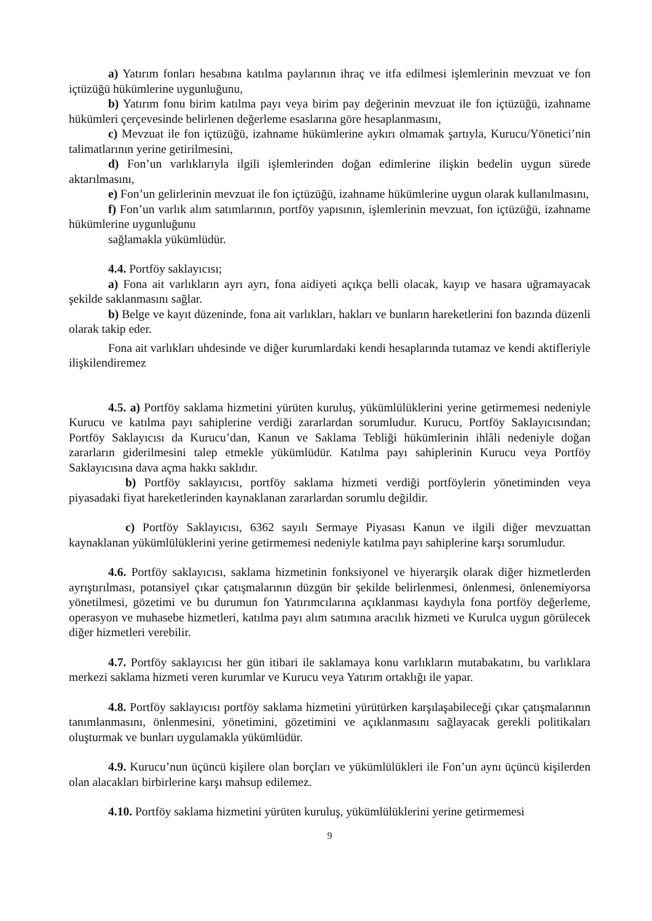a) Yatırım fonları hesabına katılma paylarının ihraç ve itfa edilmesi işlemlerinin mevzuat ve fon içtüzüğü hükümlerine uygunluğunu,
b) Yatırım fonu birim katılma payı veya birim pay değerinin mevzuat ile fon içtüzüğü, izahname hükümleri çerçevesinde belirlenen değerleme esaslarına göre hesaplanmasını,
c) Mevzuat ile fon içtüzüğü, izahname hükümlerine aykırı olmamak şartıyla, Kurucu/Yönetici’nin talimatlarının yerine getirilmesini,
d) Fon’un varlıklarıyla ilgili işlemlerinden doğan edimlerine ilişkin bedelin uygun sürede aktarılmasını,
e) Fon’un gelirlerinin mevzuat ile fon içtüzüğü, izahname hükümlerine uygun olarak kullanılmasını,
f) Fon’un varlık alım satımlarının, portföy yapısının, işlemlerinin mevzuat, fon içtüzüğü, izahname hükümlerine uygunluğunu
sağlamakla yükümlüdür.
4.4. Portföy saklayıcısı;
a) Fona ait varlıkların ayrı ayrı, fona aidiyeti açıkça belli olacak, kayıp ve hasara uğramayacak şekilde saklanmasını sağlar.
b) Belge ve kayıt düzeninde, fona ait varlıkları, hakları ve bunların hareketlerini fon bazında düzenli olarak takip eder.
Fona ait varlıkları uhdesinde ve diğer kurumlardaki kendi hesaplarında tutamaz ve kendi aktifleriyle ilişkilendiremez
4.5. a) Portföy saklama hizmetini yürüten kuruluş, yükümlülüklerini yerine getirmemesi nedeniyle Kurucu ve katılma payı sahiplerine verdiği zararlardan sorumludur. Kurucu, Portföy Saklayıcısından; Portföy Saklayıcısı da Kurucu’dan, Kanun ve Saklama Tebliği hükümlerinin ihlâli nedeniyle doğan zararların giderilmesini talep etmekle yükümlüdür. Katılma payı sahiplerinin Kurucu veya Portföy Saklayıcısına dava açma hakkı saklıdır.
b) Portföy saklayıcısı, portföy saklama hizmeti verdiği portföylerin yönetiminden veya piyasadaki fiyat hareketlerinden kaynaklanan zararlardan sorumlu değildir.
c) Portföy Saklayıcısı, 6362 sayılı Sermaye Piyasası Kanun ve ilgili diğer mevzuattan kaynaklanan yükümlülüklerini yerine getirmemesi nedeniyle katılma payı sahiplerine karşı sorumludur.
4.6. Portföy saklayıcısı, saklama hizmetinin fonksiyonel ve hiyerarşik olarak diğer hizmetlerden ayrıştırılması, potansiyel çıkar çatışmalarının düzgün bir şekilde belirlenmesi, önlenmesi, önlenemiyorsa yönetilmesi, gözetimi ve bu durumun fon Yatırımcılarına açıklanması kaydıyla fona portföy değerleme, operasyon ve muhasebe hizmetleri, katılma payı alım satımına aracılık hizmeti ve Kurulca uygun görülecek diğer hizmetleri verebilir.
4.7. Portföy saklayıcısı her gün itibari ile saklamaya konu varlıkların mutabakatını, bu varlıklara merkezi saklama hizmeti veren kurumlar ve Kurucu veya Yatırım ortaklığı ile yapar.
4.8. Portföy saklayıcısı portföy saklama hizmetini yürütürken karşılaşabileceği çıkar çatışmalarının tanımlanmasını, önlenmesini, yönetimini, gözetimini ve açıklanmasını sağlayacak gerekli politikaları oluşturmak ve bunları uygulamakla yükümlüdür.
4.9. Kurucu’nun üçüncü kişilere olan borçları ve yükümlülükleri ile Fon’un aynı üçüncü kişilerden olan alacakları birbirlerine karşı mahsup edilemez.
4.10. Portföy saklama hizmetini yürüten kuruluş, yükümlülüklerini yerine getirmemesi
9